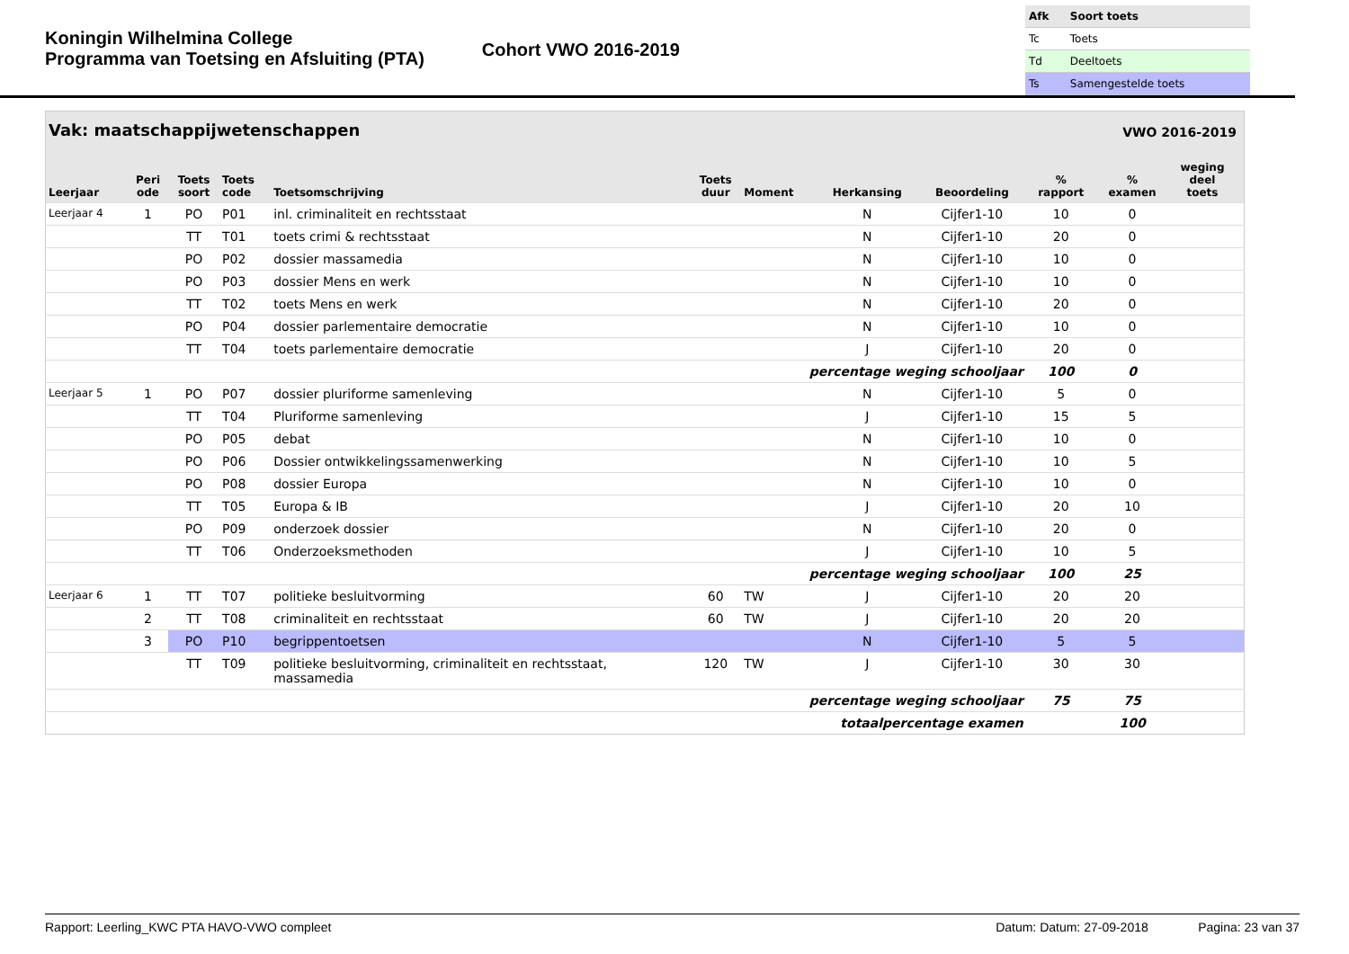Koningin Wilhelmina College
Programma van Toetsing en Afsluiting (PTA)
Cohort VWO 2016-2019
| Afk | Soort toets |
| Tc | Toets |
| Td | Deeltoets |
| Ts | Samengestelde toets |
| Vak: maatschappijwetenschappen | | | | | | | | VWO 2016-2019 | | | | |
| --- | --- | --- | --- | --- | --- | --- | --- | --- | --- | --- | --- | --- |
| Leerjaar | Peri ode | Toets soort | Toets code | Toetsomschrijving | Toets duur | Moment | Herkansing | Beoordeling | % rapport | % examen | weging deel toets | |
| Leerjaar 4 | 1 | PO | P01 | inl. criminaliteit en rechtsstaat | | | N | Cijfer1-10 | 10 | 0 | | |
| | | TT | T01 | toets crimi & rechtsstaat | | | N | Cijfer1-10 | 20 | 0 | | |
| | | PO | P02 | dossier massamedia | | | N | Cijfer1-10 | 10 | 0 | | |
| | | PO | P03 | dossier Mens en werk | | | N | Cijfer1-10 | 10 | 0 | | |
| | | TT | T02 | toets Mens en werk | | | N | Cijfer1-10 | 20 | 0 | | |
| | | PO | P04 | dossier parlementaire democratie | | | N | Cijfer1-10 | 10 | 0 | | |
| | | TT | T04 | toets parlementaire democratie | | | J | Cijfer1-10 | 20 | 0 | | |
| percentage weging schooljaar | | | | | | | | | 100 | 0 | | |
| Leerjaar 5 | 1 | PO | P07 | dossier pluriforme samenleving | | | N | Cijfer1-10 | 5 | 0 | | |
| | | TT | T04 | Pluriforme samenleving | | | J | Cijfer1-10 | 15 | 5 | | |
| | | PO | P05 | debat | | | N | Cijfer1-10 | 10 | 0 | | |
| | | PO | P06 | Dossier ontwikkelingssamenwerking | | | N | Cijfer1-10 | 10 | 5 | | |
| | | PO | P08 | dossier Europa | | | N | Cijfer1-10 | 10 | 0 | | |
| | | TT | T05 | Europa & IB | | | J | Cijfer1-10 | 20 | 10 | | |
| | | PO | P09 | onderzoek dossier | | | N | Cijfer1-10 | 20 | 0 | | |
| | | TT | T06 | Onderzoeksmethoden | | | J | Cijfer1-10 | 10 | 5 | | |
| percentage weging schooljaar | | | | | | | | | 100 | 25 | | |
| Leerjaar 6 | 1 | TT | T07 | politieke besluitvorming | 60 | TW | J | Cijfer1-10 | 20 | 20 | | |
| | 2 | TT | T08 | criminaliteit en rechtsstaat | 60 | TW | J | Cijfer1-10 | 20 | 20 | | |
| | 3 | PO | P10 | begrippentoetsen | | | N | Cijfer1-10 | 5 | 5 | | |
| | | TT | T09 | politieke besluitvorming, criminaliteit en rechtsstaat, massamedia | 120 | TW | J | Cijfer1-10 | 30 | 30 | | |
| percentage weging schooljaar | | | | | | | | | 75 | 75 | | |
| totaalpercentage examen | | | | | | | | | | 100 | | |
Rapport: Leerling_KWC PTA HAVO-VWO compleet Datum: Datum: 27-09-2018 Pagina: 23 van 37